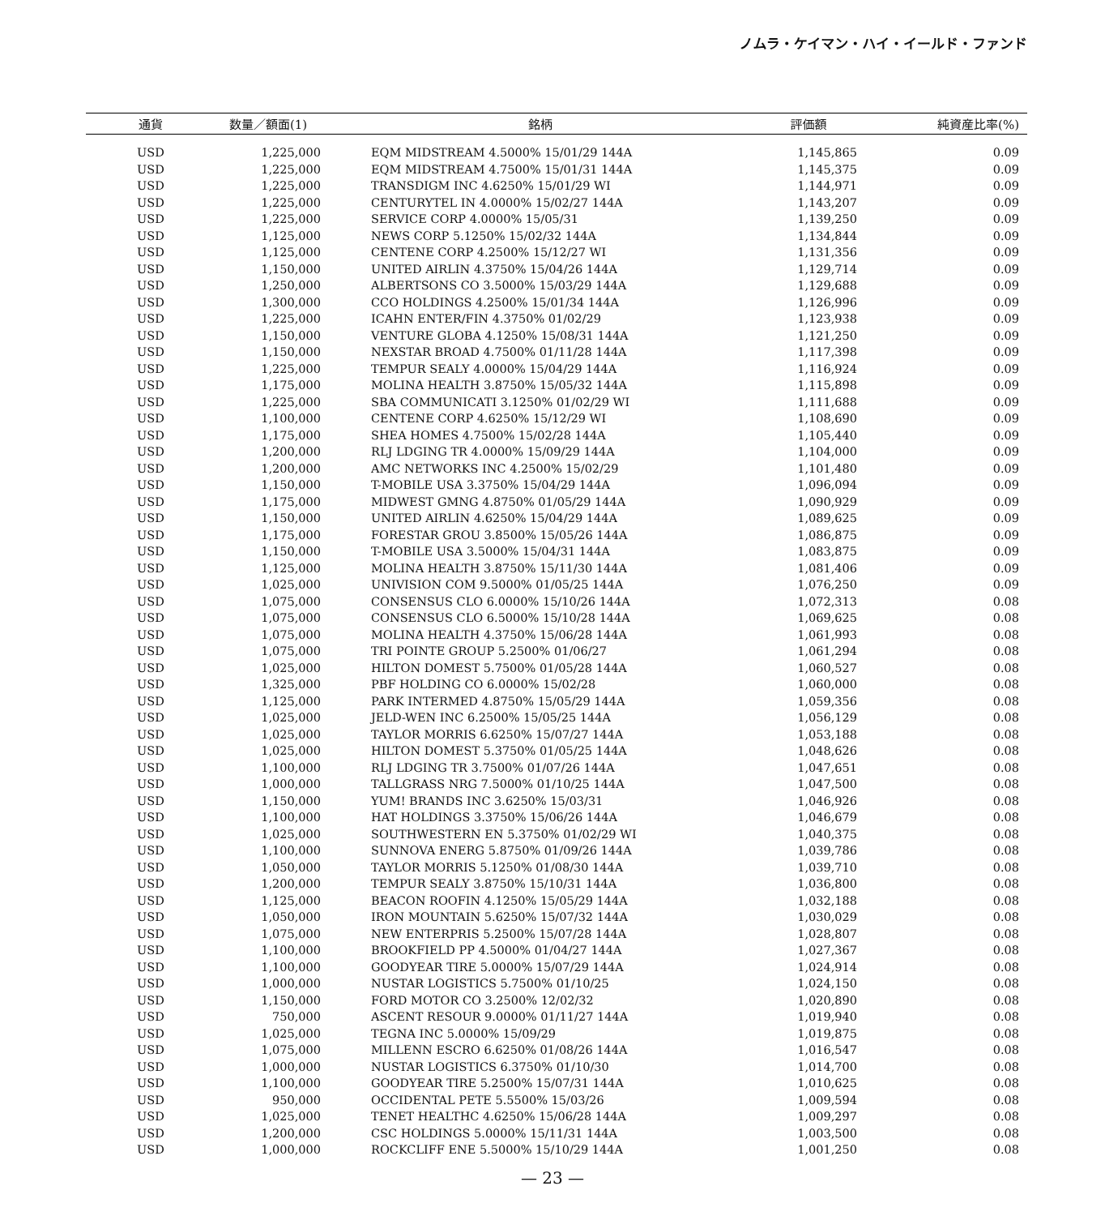ノムラ・ケイマン・ハイ・イールド・ファンド
| 通貨 | 数量／額面(1) | 銘柄 | 評価額 | 純資産比率(%) |
| --- | --- | --- | --- | --- |
| USD | 1,225,000 | EQM MIDSTREAM 4.5000% 15/01/29 144A | 1,145,865 | 0.09 |
| USD | 1,225,000 | EQM MIDSTREAM 4.7500% 15/01/31 144A | 1,145,375 | 0.09 |
| USD | 1,225,000 | TRANSDIGM INC 4.6250% 15/01/29 WI | 1,144,971 | 0.09 |
| USD | 1,225,000 | CENTURYTEL IN 4.0000% 15/02/27 144A | 1,143,207 | 0.09 |
| USD | 1,225,000 | SERVICE CORP 4.0000% 15/05/31 | 1,139,250 | 0.09 |
| USD | 1,125,000 | NEWS CORP 5.1250% 15/02/32 144A | 1,134,844 | 0.09 |
| USD | 1,125,000 | CENTENE CORP 4.2500% 15/12/27 WI | 1,131,356 | 0.09 |
| USD | 1,150,000 | UNITED AIRLIN 4.3750% 15/04/26 144A | 1,129,714 | 0.09 |
| USD | 1,250,000 | ALBERTSONS CO 3.5000% 15/03/29 144A | 1,129,688 | 0.09 |
| USD | 1,300,000 | CCO HOLDINGS 4.2500% 15/01/34 144A | 1,126,996 | 0.09 |
| USD | 1,225,000 | ICAHN ENTER/FIN 4.3750% 01/02/29 | 1,123,938 | 0.09 |
| USD | 1,150,000 | VENTURE GLOBA 4.1250% 15/08/31 144A | 1,121,250 | 0.09 |
| USD | 1,150,000 | NEXSTAR BROAD 4.7500% 01/11/28 144A | 1,117,398 | 0.09 |
| USD | 1,225,000 | TEMPUR SEALY 4.0000% 15/04/29 144A | 1,116,924 | 0.09 |
| USD | 1,175,000 | MOLINA HEALTH 3.8750% 15/05/32 144A | 1,115,898 | 0.09 |
| USD | 1,225,000 | SBA COMMUNICATI 3.1250% 01/02/29 WI | 1,111,688 | 0.09 |
| USD | 1,100,000 | CENTENE CORP 4.6250% 15/12/29 WI | 1,108,690 | 0.09 |
| USD | 1,175,000 | SHEA HOMES 4.7500% 15/02/28 144A | 1,105,440 | 0.09 |
| USD | 1,200,000 | RLJ LDGING TR 4.0000% 15/09/29 144A | 1,104,000 | 0.09 |
| USD | 1,200,000 | AMC NETWORKS INC 4.2500% 15/02/29 | 1,101,480 | 0.09 |
| USD | 1,150,000 | T-MOBILE USA 3.3750% 15/04/29 144A | 1,096,094 | 0.09 |
| USD | 1,175,000 | MIDWEST GMNG 4.8750% 01/05/29 144A | 1,090,929 | 0.09 |
| USD | 1,150,000 | UNITED AIRLIN 4.6250% 15/04/29 144A | 1,089,625 | 0.09 |
| USD | 1,175,000 | FORESTAR GROU 3.8500% 15/05/26 144A | 1,086,875 | 0.09 |
| USD | 1,150,000 | T-MOBILE USA 3.5000% 15/04/31 144A | 1,083,875 | 0.09 |
| USD | 1,125,000 | MOLINA HEALTH 3.8750% 15/11/30 144A | 1,081,406 | 0.09 |
| USD | 1,025,000 | UNIVISION COM 9.5000% 01/05/25 144A | 1,076,250 | 0.09 |
| USD | 1,075,000 | CONSENSUS CLO 6.0000% 15/10/26 144A | 1,072,313 | 0.08 |
| USD | 1,075,000 | CONSENSUS CLO 6.5000% 15/10/28 144A | 1,069,625 | 0.08 |
| USD | 1,075,000 | MOLINA HEALTH 4.3750% 15/06/28 144A | 1,061,993 | 0.08 |
| USD | 1,075,000 | TRI POINTE GROUP 5.2500% 01/06/27 | 1,061,294 | 0.08 |
| USD | 1,025,000 | HILTON DOMEST 5.7500% 01/05/28 144A | 1,060,527 | 0.08 |
| USD | 1,325,000 | PBF HOLDING CO 6.0000% 15/02/28 | 1,060,000 | 0.08 |
| USD | 1,125,000 | PARK INTERMED 4.8750% 15/05/29 144A | 1,059,356 | 0.08 |
| USD | 1,025,000 | JELD-WEN INC 6.2500% 15/05/25 144A | 1,056,129 | 0.08 |
| USD | 1,025,000 | TAYLOR MORRIS 6.6250% 15/07/27 144A | 1,053,188 | 0.08 |
| USD | 1,025,000 | HILTON DOMEST 5.3750% 01/05/25 144A | 1,048,626 | 0.08 |
| USD | 1,100,000 | RLJ LDGING TR 3.7500% 01/07/26 144A | 1,047,651 | 0.08 |
| USD | 1,000,000 | TALLGRASS NRG 7.5000% 01/10/25 144A | 1,047,500 | 0.08 |
| USD | 1,150,000 | YUM! BRANDS INC 3.6250% 15/03/31 | 1,046,926 | 0.08 |
| USD | 1,100,000 | HAT HOLDINGS 3.3750% 15/06/26 144A | 1,046,679 | 0.08 |
| USD | 1,025,000 | SOUTHWESTERN EN 5.3750% 01/02/29 WI | 1,040,375 | 0.08 |
| USD | 1,100,000 | SUNNOVA ENERG 5.8750% 01/09/26 144A | 1,039,786 | 0.08 |
| USD | 1,050,000 | TAYLOR MORRIS 5.1250% 01/08/30 144A | 1,039,710 | 0.08 |
| USD | 1,200,000 | TEMPUR SEALY 3.8750% 15/10/31 144A | 1,036,800 | 0.08 |
| USD | 1,125,000 | BEACON ROOFIN 4.1250% 15/05/29 144A | 1,032,188 | 0.08 |
| USD | 1,050,000 | IRON MOUNTAIN 5.6250% 15/07/32 144A | 1,030,029 | 0.08 |
| USD | 1,075,000 | NEW ENTERPRIS 5.2500% 15/07/28 144A | 1,028,807 | 0.08 |
| USD | 1,100,000 | BROOKFIELD PP 4.5000% 01/04/27 144A | 1,027,367 | 0.08 |
| USD | 1,100,000 | GOODYEAR TIRE 5.0000% 15/07/29 144A | 1,024,914 | 0.08 |
| USD | 1,000,000 | NUSTAR LOGISTICS 5.7500% 01/10/25 | 1,024,150 | 0.08 |
| USD | 1,150,000 | FORD MOTOR CO 3.2500% 12/02/32 | 1,020,890 | 0.08 |
| USD | 750,000 | ASCENT RESOUR 9.0000% 01/11/27 144A | 1,019,940 | 0.08 |
| USD | 1,025,000 | TEGNA INC 5.0000% 15/09/29 | 1,019,875 | 0.08 |
| USD | 1,075,000 | MILLENN ESCRO 6.6250% 01/08/26 144A | 1,016,547 | 0.08 |
| USD | 1,000,000 | NUSTAR LOGISTICS 6.3750% 01/10/30 | 1,014,700 | 0.08 |
| USD | 1,100,000 | GOODYEAR TIRE 5.2500% 15/07/31 144A | 1,010,625 | 0.08 |
| USD | 950,000 | OCCIDENTAL PETE 5.5500% 15/03/26 | 1,009,594 | 0.08 |
| USD | 1,025,000 | TENET HEALTHC 4.6250% 15/06/28 144A | 1,009,297 | 0.08 |
| USD | 1,200,000 | CSC HOLDINGS 5.0000% 15/11/31 144A | 1,003,500 | 0.08 |
| USD | 1,000,000 | ROCKCLIFF ENE 5.5000% 15/10/29 144A | 1,001,250 | 0.08 |
— 23 —